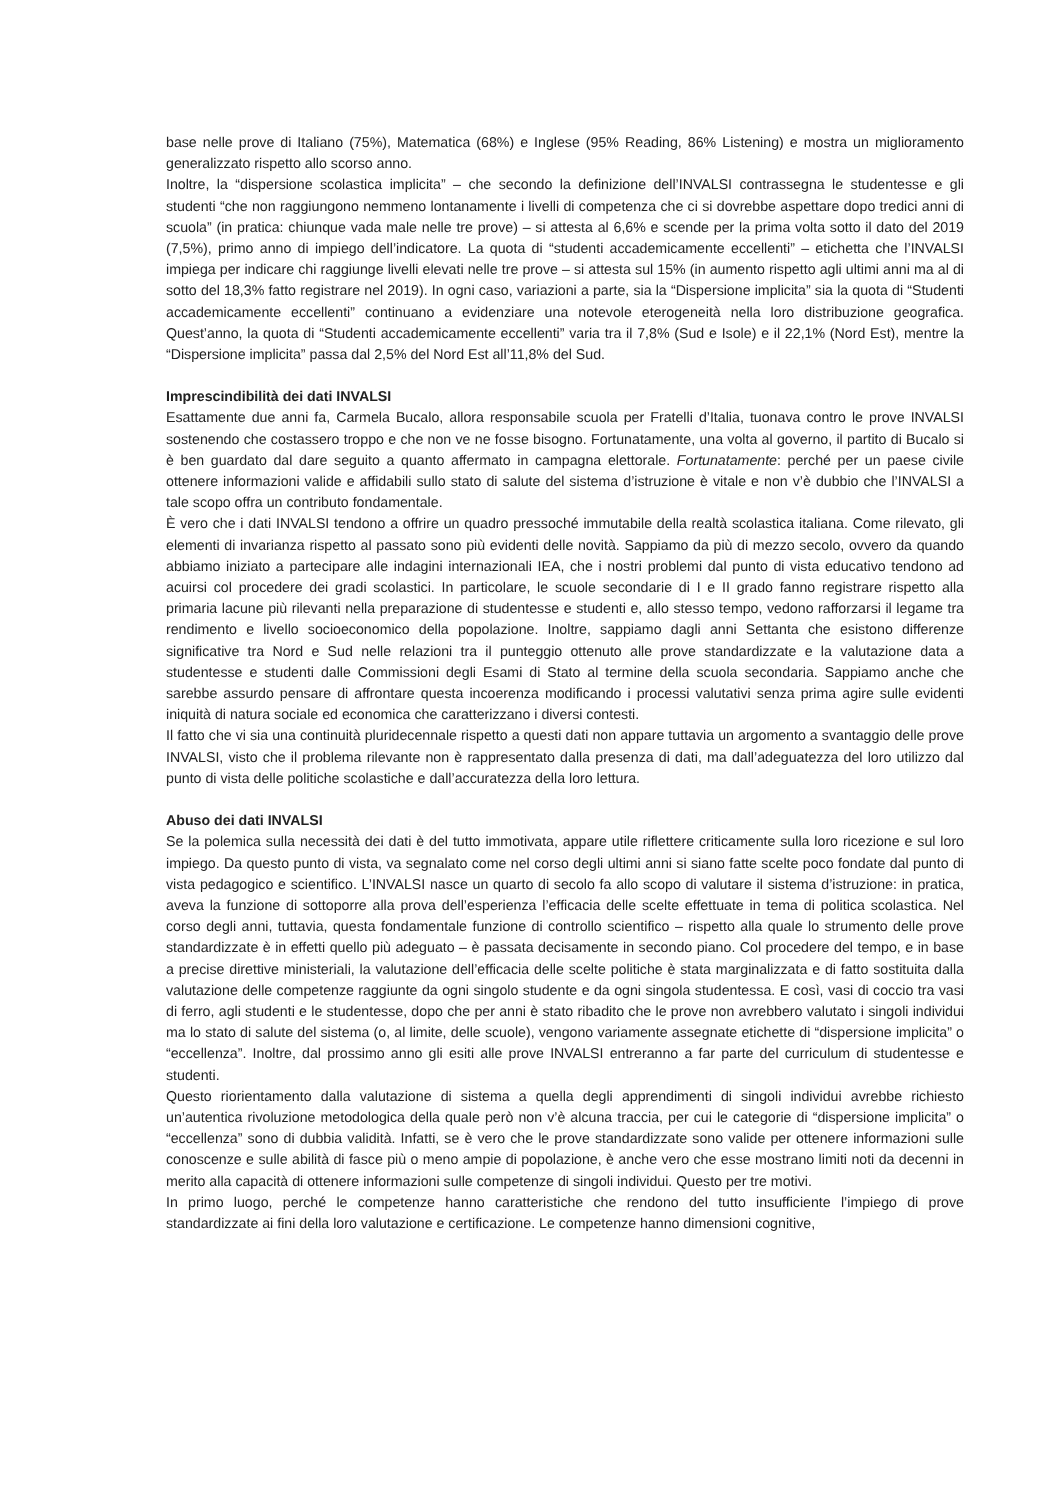base nelle prove di Italiano (75%), Matematica (68%) e Inglese (95% Reading, 86% Listening) e mostra un miglioramento generalizzato rispetto allo scorso anno.
Inoltre, la “dispersione scolastica implicita” – che secondo la definizione dell’INVALSI contrassegna le studentesse e gli studenti “che non raggiungono nemmeno lontanamente i livelli di competenza che ci si dovrebbe aspettare dopo tredici anni di scuola” (in pratica: chiunque vada male nelle tre prove) – si attesta al 6,6% e scende per la prima volta sotto il dato del 2019 (7,5%), primo anno di impiego dell’indicatore. La quota di “studenti accademicamente eccellenti” – etichetta che l’INVALSI impiega per indicare chi raggiunge livelli elevati nelle tre prove – si attesta sul 15% (in aumento rispetto agli ultimi anni ma al di sotto del 18,3% fatto registrare nel 2019). In ogni caso, variazioni a parte, sia la “Dispersione implicita” sia la quota di “Studenti accademicamente eccellenti” continuano a evidenziare una notevole eterogeneità nella loro distribuzione geografica. Quest’anno, la quota di “Studenti accademicamente eccellenti” varia tra il 7,8% (Sud e Isole) e il 22,1% (Nord Est), mentre la “Dispersione implicita” passa dal 2,5% del Nord Est all’11,8% del Sud.
Imprescindibilità dei dati INVALSI
Esattamente due anni fa, Carmela Bucalo, allora responsabile scuola per Fratelli d’Italia, tuonava contro le prove INVALSI sostenendo che costassero troppo e che non ve ne fosse bisogno. Fortunatamente, una volta al governo, il partito di Bucalo si è ben guardato dal dare seguito a quanto affermato in campagna elettorale. Fortunatamente: perché per un paese civile ottenere informazioni valide e affidabili sullo stato di salute del sistema d’istruzione è vitale e non v’è dubbio che l’INVALSI a tale scopo offra un contributo fondamentale.
È vero che i dati INVALSI tendono a offrire un quadro pressoché immutabile della realtà scolastica italiana. Come rilevato, gli elementi di invarianza rispetto al passato sono più evidenti delle novità. Sappiamo da più di mezzo secolo, ovvero da quando abbiamo iniziato a partecipare alle indagini internazionali IEA, che i nostri problemi dal punto di vista educativo tendono ad acuirsi col procedere dei gradi scolastici. In particolare, le scuole secondarie di I e II grado fanno registrare rispetto alla primaria lacune più rilevanti nella preparazione di studentesse e studenti e, allo stesso tempo, vedono rafforzarsi il legame tra rendimento e livello socioeconomico della popolazione. Inoltre, sappiamo dagli anni Settanta che esistono differenze significative tra Nord e Sud nelle relazioni tra il punteggio ottenuto alle prove standardizzate e la valutazione data a studentesse e studenti dalle Commissioni degli Esami di Stato al termine della scuola secondaria. Sappiamo anche che sarebbe assurdo pensare di affrontare questa incoerenza modificando i processi valutativi senza prima agire sulle evidenti iniquità di natura sociale ed economica che caratterizzano i diversi contesti.
Il fatto che vi sia una continuità pluridecennale rispetto a questi dati non appare tuttavia un argomento a svantaggio delle prove INVALSI, visto che il problema rilevante non è rappresentato dalla presenza di dati, ma dall’adeguatezza del loro utilizzo dal punto di vista delle politiche scolastiche e dall’accuratezza della loro lettura.
Abuso dei dati INVALSI
Se la polemica sulla necessità dei dati è del tutto immotivata, appare utile riflettere criticamente sulla loro ricezione e sul loro impiego. Da questo punto di vista, va segnalato come nel corso degli ultimi anni si siano fatte scelte poco fondate dal punto di vista pedagogico e scientifico. L’INVALSI nasce un quarto di secolo fa allo scopo di valutare il sistema d’istruzione: in pratica, aveva la funzione di sottoporre alla prova dell’esperienza l’efficacia delle scelte effettuate in tema di politica scolastica. Nel corso degli anni, tuttavia, questa fondamentale funzione di controllo scientifico – rispetto alla quale lo strumento delle prove standardizzate è in effetti quello più adeguato – è passata decisamente in secondo piano. Col procedere del tempo, e in base a precise direttive ministeriali, la valutazione dell’efficacia delle scelte politiche è stata marginalizzata e di fatto sostituita dalla valutazione delle competenze raggiunte da ogni singolo studente e da ogni singola studentessa. E così, vasi di coccio tra vasi di ferro, agli studenti e le studentesse, dopo che per anni è stato ribadito che le prove non avrebbero valutato i singoli individui ma lo stato di salute del sistema (o, al limite, delle scuole), vengono variamente assegnate etichette di “dispersione implicita” o “eccellenza”. Inoltre, dal prossimo anno gli esiti alle prove INVALSI entreranno a far parte del curriculum di studentesse e studenti.
Questo riorientamento dalla valutazione di sistema a quella degli apprendimenti di singoli individui avrebbe richiesto un’autentica rivoluzione metodologica della quale però non v’è alcuna traccia, per cui le categorie di “dispersione implicita” o “eccellenza” sono di dubbia validità. Infatti, se è vero che le prove standardizzate sono valide per ottenere informazioni sulle conoscenze e sulle abilità di fasce più o meno ampie di popolazione, è anche vero che esse mostrano limiti noti da decenni in merito alla capacità di ottenere informazioni sulle competenze di singoli individui. Questo per tre motivi.
In primo luogo, perché le competenze hanno caratteristiche che rendono del tutto insufficiente l’impiego di prove standardizzate ai fini della loro valutazione e certificazione. Le competenze hanno dimensioni cognitive,